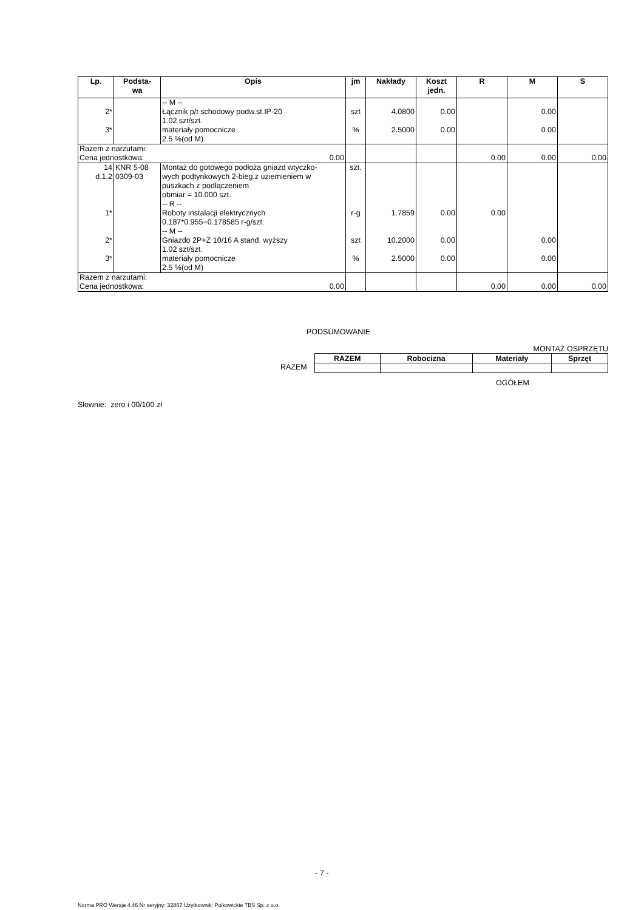| Lp. | Podsta- wa | Opis | jm | Nakłady | Koszt jedn. | R | M | S |
| --- | --- | --- | --- | --- | --- | --- | --- | --- |
| 2* 3* | | -- M -- Łącznik p/t schodowy podw.st.IP-20 1.02 szt/szt. materiały pomocnicze 2.5 %(od M) | szt % | 4.0800 2.5000 | 0.00 0.00 | | 0.00 0.00 | |
| Razem z narzutami: Cena jednostkowa: 0.00 | | | | | | 0.00 | 0.00 | 0.00 |
| 14 d.1.2 1* 2* 3* | KNR 5-08 0309-03 | Montaż do gotowego podłoża gniazd wtyczko- wych podtynkowych 2-bieg.z uziemieniem w puszkach z podłączeniem obmiar = 10.000 szt. -- R -- Roboty instalacji elektrycznych 0.187*0.955=0.178585 r-g/szt. -- M -- Gniazdo 2P+Z 10/16 A stand. wyższy 1.02 szt/szt. materiały pomocnicze 2.5 %(od M) | szt. r-g szt % | 1.7859 10.2000 2.5000 | 0.00 0.00 0.00 | 0.00 | 0.00 0.00 | |
| Razem z narzutami: Cena jednostkowa: 0.00 | | | | | | 0.00 | 0.00 | 0.00 |
PODSUMOWANIE
MONTAŻ OSPRZĘTU
| RAZEM | Robocizna | Materiały | Sprzęt |
| --- | --- | --- | --- |
RAZEM
OGÓŁEM
Słownie: zero i 00/100 zł
- 7 -
Norma PRO Wersja 4.46 Nr seryjny: 32867 Użytkownik: Polkowickie TBS Sp. z o.o.